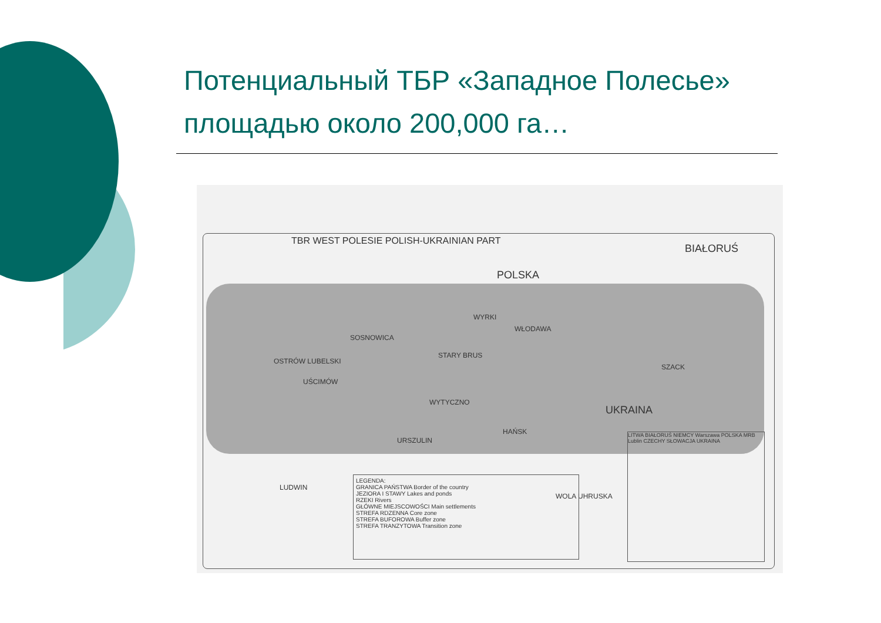Потенциальный ТБР «Западное Полесье»
площадью около 200,000 га…
TBR WEST POLESIE POLISH-UKRAINIAN PART
POLSKA
BIAŁORUŚ
UKRAINA
SOSNOWICA
OSTRÓW LUBELSKI
UŚCIMÓW
STARY BRUS
WYTYCZNO
WYRKI
WŁODAWA
HAŃSK
URSZULIN
LUDWIN
WOLA UHRUSKA
SZACK
LEGENDA:
GRANICA PAŃSTWA Border of the country
JEZIORA I STAWY Lakes and ponds
RZEKI Rivers
GŁÓWNE MIEJSCOWOŚCI Main settlements
STREFA RDZENNA Core zone
STREFA BUFOROWA Buffer zone
STREFA TRANZYTOWA Transition zone
LITWA BIAŁORUŚ NIEMCY Warszawa POLSKA MRB Lublin CZECHY SŁOWACJA UKRAINA